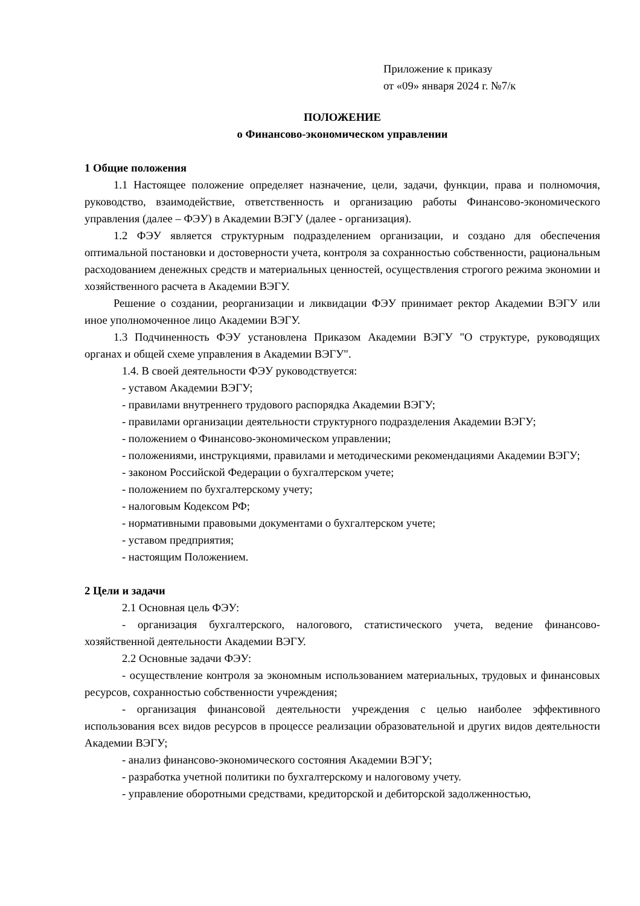Приложение к приказу
от «09» января 2024 г. №7/к
ПОЛОЖЕНИЕ
о Финансово-экономическом управлении
1 Общие положения
1.1 Настоящее положение определяет назначение, цели, задачи, функции, права и полномочия, руководство, взаимодействие, ответственность и организацию работы Финансово-экономического управления (далее – ФЭУ) в Академии ВЭГУ (далее - организация).
1.2 ФЭУ является структурным подразделением организации, и создано для обеспечения оптимальной постановки и достоверности учета, контроля за сохранностью собственности, рациональным расходованием денежных средств и материальных ценностей, осуществления строгого режима экономии и хозяйственного расчета в Академии ВЭГУ.
Решение о создании, реорганизации и ликвидации ФЭУ принимает ректор Академии ВЭГУ или иное уполномоченное лицо Академии ВЭГУ.
1.3 Подчиненность ФЭУ установлена Приказом Академии ВЭГУ "О структуре, руководящих органах и общей схеме управления в Академии ВЭГУ".
1.4. В своей деятельности ФЭУ руководствуется:
- уставом Академии ВЭГУ;
- правилами внутреннего трудового распорядка Академии ВЭГУ;
- правилами организации деятельности структурного подразделения Академии ВЭГУ;
- положением о Финансово-экономическом управлении;
- положениями, инструкциями, правилами и методическими рекомендациями Академии ВЭГУ;
- законом Российской Федерации о бухгалтерском учете;
- положением по бухгалтерскому учету;
- налоговым Кодексом РФ;
- нормативными правовыми документами о бухгалтерском учете;
- уставом предприятия;
- настоящим Положением.
2 Цели и задачи
2.1 Основная цель ФЭУ:
- организация бухгалтерского, налогового, статистического учета, ведение финансово-хозяйственной деятельности Академии ВЭГУ.
2.2 Основные задачи ФЭУ:
- осуществление контроля за экономным использованием материальных, трудовых и финансовых ресурсов, сохранностью собственности учреждения;
- организация финансовой деятельности учреждения с целью наиболее эффективного использования всех видов ресурсов в процессе реализации образовательной и других видов деятельности Академии ВЭГУ;
- анализ финансово-экономического состояния Академии ВЭГУ;
- разработка учетной политики по бухгалтерскому и налоговому учету.
- управление оборотными средствами, кредиторской и дебиторской задолженностью,